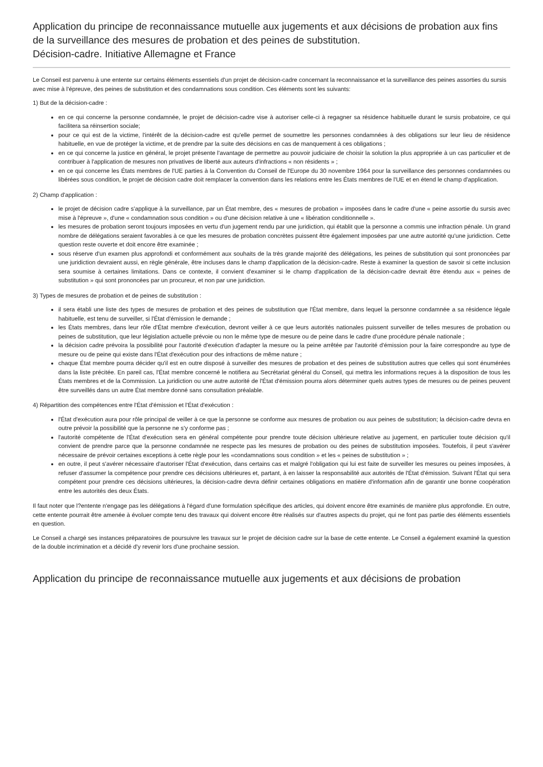Application du principe de reconnaissance mutuelle aux jugements et aux décisions de probation aux fins de la surveillance des mesures de probation et des peines de substitution.
Décision-cadre. Initiative Allemagne et France
Le Conseil est parvenu à une entente sur certains éléments essentiels d'un projet de décision-cadre concernant la reconnaissance et la surveillance des peines assorties du sursis avec mise à l'épreuve, des peines de substitution et des condamnations sous condition. Ces éléments sont les suivants:
1) But de la décision-cadre :
en ce qui concerne la personne condamnée, le projet de décision-cadre vise à autoriser celle-ci à regagner sa résidence habituelle durant le sursis probatoire, ce qui facilitera sa réinsertion sociale;
pour ce qui est de la victime, l'intérêt de la décision-cadre est qu'elle permet de soumettre les personnes condamnées à des obligations sur leur lieu de résidence habituelle, en vue de protéger la victime, et de prendre par la suite des décisions en cas de manquement à ces obligations ;
en ce qui concerne la justice en général, le projet présente l'avantage de permettre au pouvoir judiciaire de choisir la solution la plus appropriée à un cas particulier et de contribuer à l'application de mesures non privatives de liberté aux auteurs d'infractions « non résidents » ;
en ce qui concerne les États membres de l'UE parties à la Convention du Conseil de l'Europe du 30 novembre 1964 pour la surveillance des personnes condamnées ou libérées sous condition, le projet de décision cadre doit remplacer la convention dans les relations entre les États membres de l'UE et en étend le champ d'application.
2) Champ d'application :
le projet de décision cadre s'applique à la surveillance, par un État membre, des « mesures de probation » imposées dans le cadre d'une « peine assortie du sursis avec mise à l'épreuve », d'une « condamnation sous condition » ou d'une décision relative à une « libération conditionnelle ».
les mesures de probation seront toujours imposées en vertu d'un jugement rendu par une juridiction, qui établit que la personne a commis une infraction pénale. Un grand nombre de délégations seraient favorables à ce que les mesures de probation concrètes puissent être également imposées par une autre autorité qu'une juridiction. Cette question reste ouverte et doit encore être examinée ;
sous réserve d'un examen plus approfondi et conformément aux souhaits de la très grande majorité des délégations, les peines de substitution qui sont prononcées par une juridiction devraient aussi, en règle générale, être incluses dans le champ d'application de la décision-cadre. Reste à examiner la question de savoir si cette inclusion sera soumise à certaines limitations. Dans ce contexte, il convient d'examiner si le champ d'application de la décision-cadre devrait être étendu aux « peines de substitution » qui sont prononcées par un procureur, et non par une juridiction.
3) Types de mesures de probation et de peines de substitution :
il sera établi une liste des types de mesures de probation et des peines de substitution que l'État membre, dans lequel la personne condamnée a sa résidence légale habituelle, est tenu de surveiller, si l'État d'émission le demande ;
les États membres, dans leur rôle d'État membre d'exécution, devront veiller à ce que leurs autorités nationales puissent surveiller de telles mesures de probation ou peines de substitution, que leur législation actuelle prévoie ou non le même type de mesure ou de peine dans le cadre d'une procédure pénale nationale ;
la décision cadre prévoira la possibilité pour l'autorité d'exécution d'adapter la mesure ou la peine arrêtée par l'autorité d'émission pour la faire correspondre au type de mesure ou de peine qui existe dans l'État d'exécution pour des infractions de même nature ;
chaque État membre pourra décider qu'il est en outre disposé à surveiller des mesures de probation et des peines de substitution autres que celles qui sont énumérées dans la liste précitée. En pareil cas, l'État membre concerné le notifiera au Secrétariat général du Conseil, qui mettra les informations reçues à la disposition de tous les États membres et de la Commission. La juridiction ou une autre autorité de l'État d'émission pourra alors déterminer quels autres types de mesures ou de peines peuvent être surveillés dans un autre État membre donné sans consultation préalable.
4) Répartition des compétences entre l'État d'émission et l'État d'exécution :
l'État d'exécution aura pour rôle principal de veiller à ce que la personne se conforme aux mesures de probation ou aux peines de substitution; la décision-cadre devra en outre prévoir la possibilité que la personne ne s'y conforme pas ;
l'autorité compétente de l'État d'exécution sera en général compétente pour prendre toute décision ultérieure relative au jugement, en particulier toute décision qu'il convient de prendre parce que la personne condamnée ne respecte pas les mesures de probation ou des peines de substitution imposées. Toutefois, il peut s'avérer nécessaire de prévoir certaines exceptions à cette règle pour les «condamnations sous condition » et les « peines de substitution » ;
en outre, il peut s'avérer nécessaire d'autoriser l'État d'exécution, dans certains cas et malgré l'obligation qui lui est faite de surveiller les mesures ou peines imposées, à refuser d'assumer la compétence pour prendre ces décisions ultérieures et, partant, à en laisser la responsabilité aux autorités de l'État d'émission. Suivant l'État qui sera compétent pour prendre ces décisions ultérieures, la décision-cadre devra définir certaines obligations en matière d'information afin de garantir une bonne coopération entre les autorités des deux États.
Il faut noter que l?entente n'engage pas les délégations à l'égard d'une formulation spécifique des articles, qui doivent encore être examinés de manière plus approfondie. En outre, cette entente pourrait être amenée à évoluer compte tenu des travaux qui doivent encore être réalisés sur d'autres aspects du projet, qui ne font pas partie des éléments essentiels en question.
Le Conseil a chargé ses instances préparatoires de poursuivre les travaux sur le projet de décision cadre sur la base de cette entente. Le Conseil a également examiné la question de la double incrimination et a décidé d'y revenir lors d'une prochaine session.
Application du principe de reconnaissance mutuelle aux jugements et aux décisions de probation